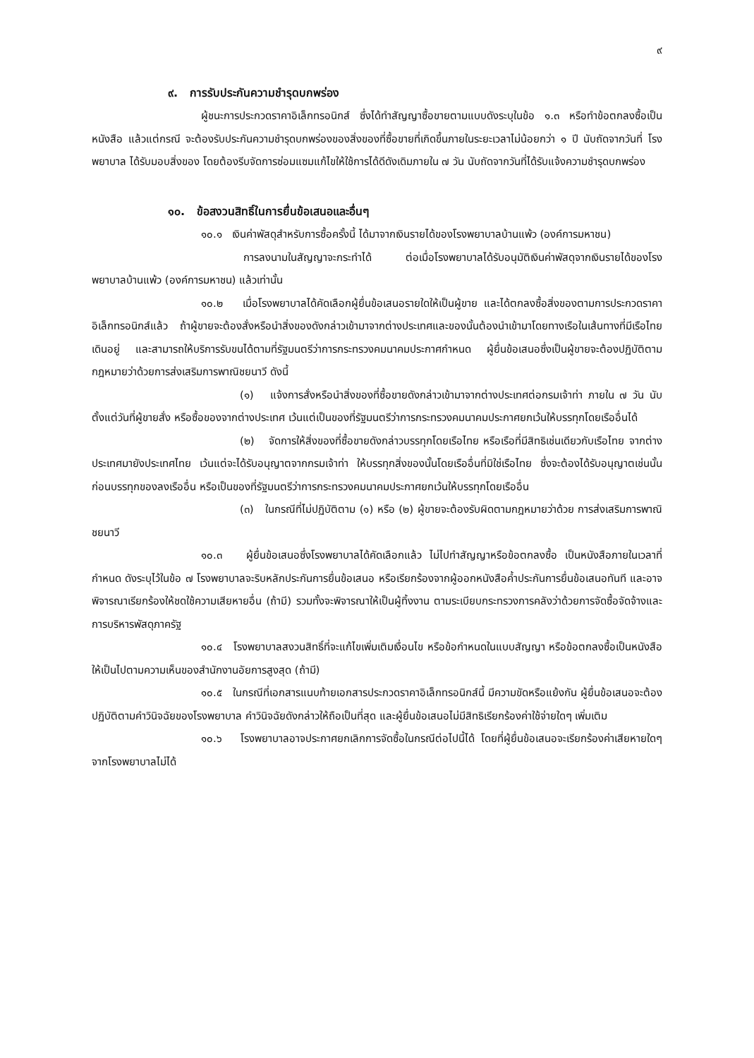๙
๙. การรับประกันความชำรุดบกพร่อง
ผู้ชนะการประกวดราคาอิเล็กทรอนิกส์ ซึ่งได้ทำสัญญาซื้อขายตามแบบดังระบุในข้อ ๑.๓ หรือทำข้อตกลงซื้อเป็นหนังสือ แล้วแต่กรณี จะต้องรับประกันความชำรุดบกพร่องของสิ่งของที่ซื้อขายที่เกิดขึ้นภายในระยะเวลาไม่น้อยกว่า ๑ ปี นับถัดจากวันที่ โรงพยาบาล ได้รับมอบสิ่งของ โดยต้องรีบจัดการซ่อมแซมแก้ไขให้ใช้การได้ดีดังเดิมภายใน ๗ วัน นับถัดจากวันที่ได้รับแจ้งความชำรุดบกพร่อง
๑๐. ข้อสงวนสิทธิ์ในการยื่นข้อเสนอและอื่นๆ
๑๐.๑ เงินค่าพัสดุสำหรับการซื้อครั้งนี้ ได้มาจากเงินรายได้ของโรงพยาบาลบ้านแพ้ว (องค์การมหาชน)
การลงนามในสัญญาจะกระทำได้ ต่อเมื่อโรงพยาบาลได้รับอนุมัติเงินค่าพัสดุจากเงินรายได้ของโรงพยาบาลบ้านแพ้ว (องค์การมหาชน) แล้วเท่านั้น
๑๐.๒ เมื่อโรงพยาบาลได้คัดเลือกผู้ยื่นข้อเสนอรายใดให้เป็นผู้ขาย และได้ตกลงซื้อสิ่งของตามการประกวดราคาอิเล็กทรอนิกส์แล้ว ถ้าผู้ขายจะต้องสั่งหรือนำสิ่งของดังกล่าวเข้ามาจากต่างประเทศและของนั้นต้องนำเข้ามาโดยทางเรือในเส้นทางที่มีเรือไทยเดินอยู่ และสามารถให้บริการรับขนได้ตามที่รัฐมนตรีว่าการกระทรวงคมนาคมประกาศกำหนด ผู้ยื่นข้อเสนอซึ่งเป็นผู้ขายจะต้องปฏิบัติตามกฎหมายว่าด้วยการส่งเสริมการพาณิชยนาวี ดังนี้
(๑) แจ้งการสั่งหรือนำสิ่งของที่ซื้อขายดังกล่าวเข้ามาจากต่างประเทศต่อกรมเจ้าท่า ภายใน ๗ วัน นับตั้งแต่วันที่ผู้ขายสั่ง หรือซื้อของจากต่างประเทศ เว้นแต่เป็นของที่รัฐมนตรีว่าการกระทรวงคมนาคมประกาศยกเว้นให้บรรทุกโดยเรืออื่นได้
(๒) จัดการให้สิ่งของที่ซื้อขายดังกล่าวบรรทุกโดยเรือไทย หรือเรือที่มีสิทธิเช่นเดียวกับเรือไทย จากต่างประเทศมายังประเทศไทย เว้นแต่จะได้รับอนุญาตจากกรมเจ้าท่า ให้บรรทุกสิ่งของนั้นโดยเรืออื่นที่มิใช่เรือไทย ซึ่งจะต้องได้รับอนุญาตเช่นนั้นก่อนบรรทุกของลงเรืออื่น หรือเป็นของที่รัฐมนตรีว่าการกระทรวงคมนาคมประกาศยกเว้นให้บรรทุกโดยเรืออื่น
(๓) ในกรณีที่ไม่ปฏิบัติตาม (๑) หรือ (๒) ผู้ขายจะต้องรับผิดตามกฎหมายว่าด้วย การส่งเสริมการพาณิชยนาวี
๑๐.๓ ผู้ยื่นข้อเสนอซึ่งโรงพยาบาลได้คัดเลือกแล้ว ไม่ไปทำสัญญาหรือข้อตกลงซื้อ เป็นหนังสือภายในเวลาที่กำหนด ดังระบุไว้ในข้อ ๗ โรงพยาบาลจะริบหลักประกันการยื่นข้อเสนอ หรือเรียกร้องจากผู้ออกหนังสือค้ำประกันการยื่นข้อเสนอทันที และอาจพิจารณาเรียกร้องให้ชดใช้ความเสียหายอื่น (ถ้ามี) รวมทั้งจะพิจารณาให้เป็นผู้ทิ้งงาน ตามระเบียบกระทรวงการคลังว่าด้วยการจัดซื้อจัดจ้างและ การบริหารพัสดุภาครัฐ
๑๐.๔ โรงพยาบาลสงวนสิทธิ์ที่จะแก้ไขเพิ่มเติมเงื่อนไข หรือข้อกำหนดในแบบสัญญา หรือข้อตกลงซื้อเป็นหนังสือ ให้เป็นไปตามความเห็นของสำนักงานอัยการสูงสุด (ถ้ามี)
๑๐.๕ ในกรณีที่เอกสารแนบท้ายเอกสารประกวดราคาอิเล็กทรอนิกส์นี้ มีความขัดหรือแย้งกัน ผู้ยื่นข้อเสนอจะต้องปฏิบัติตามคำวินิจฉัยของโรงพยาบาล คำวินิจฉัยดังกล่าวให้ถือเป็นที่สุด และผู้ยื่นข้อเสนอไม่มีสิทธิเรียกร้องค่าใช้จ่ายใดๆ เพิ่มเติม
๑๐.๖ โรงพยาบาลอาจประกาศยกเลิกการจัดซื้อในกรณีต่อไปนี้ได้ โดยที่ผู้ยื่นข้อเสนอจะเรียกร้องค่าเสียหายใดๆ จากโรงพยาบาลไม่ได้